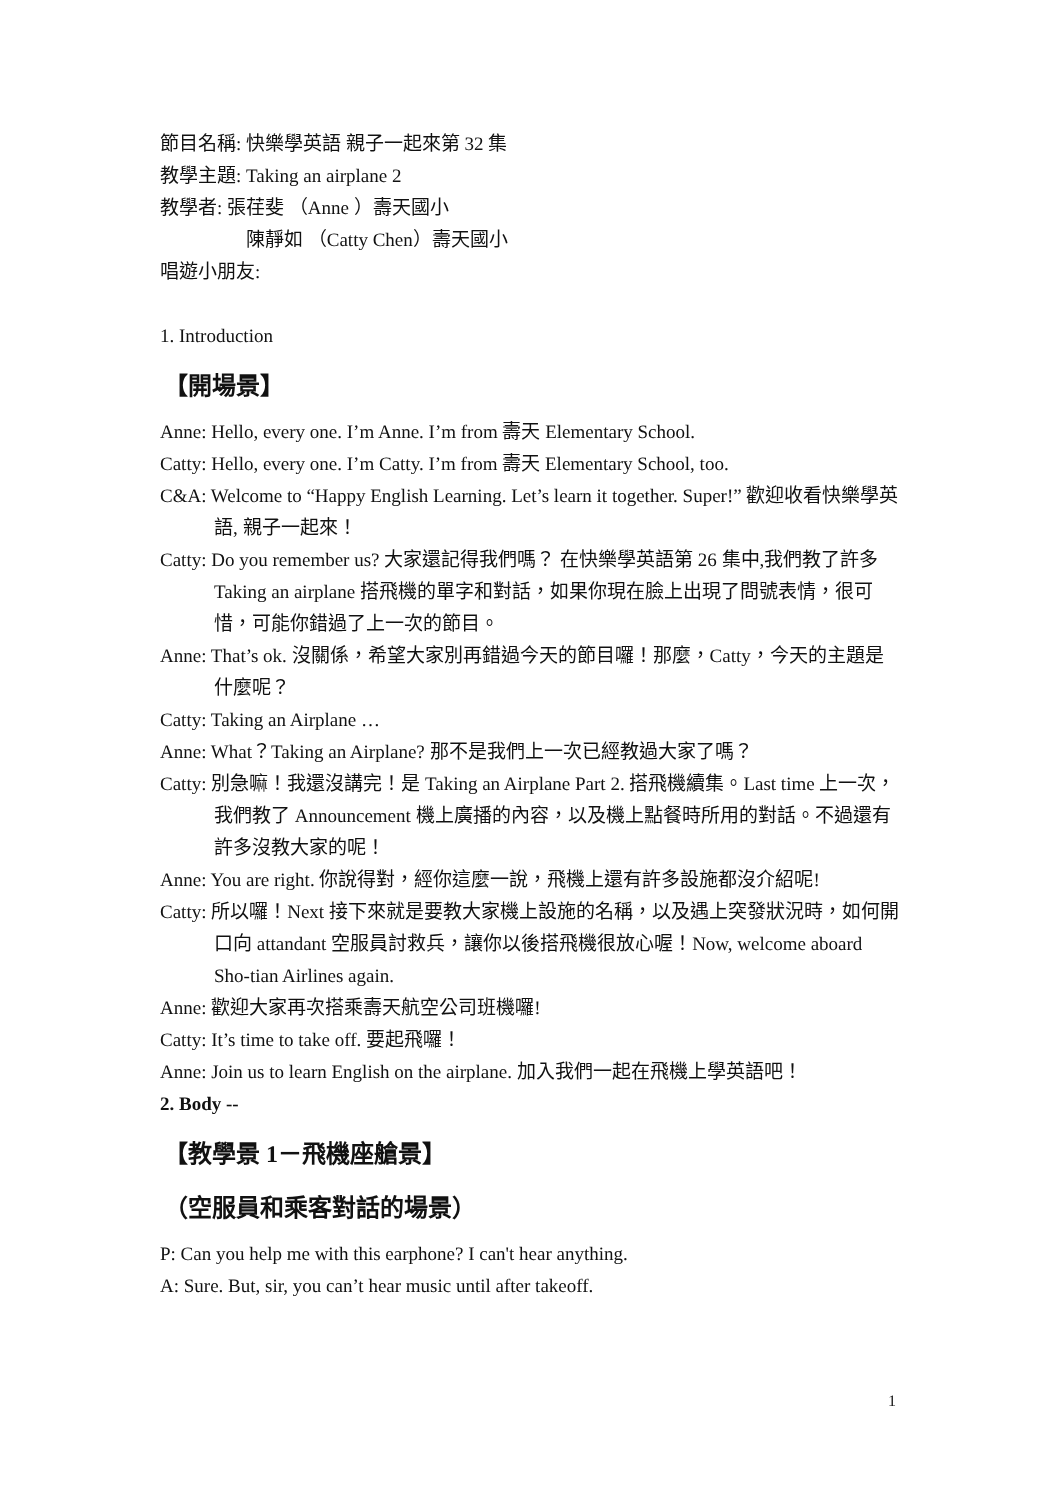節目名稱: 快樂學英語 親子一起來第 32 集
教學主題: Taking an airplane 2
教學者: 張荏斐 （Anne ）壽天國小
陳靜如 （Catty Chen）壽天國小
唱遊小朋友:
1. Introduction
【開場景】
Anne: Hello, every one. I’m Anne. I’m from 壽天 Elementary School.
Catty: Hello, every one. I’m Catty. I’m from 壽天 Elementary School, too.
C&A: Welcome to “Happy English Learning. Let’s learn it together. Super!” 歡迎收看快樂學英語, 親子一起來！
Catty: Do you remember us? 大家還記得我們嗎？ 在快樂學英語第 26 集中,我們教了許多 Taking an airplane 搭飛機的單字和對話，如果你現在臉上出現了問號表情，很可惜，可能你錯過了上一次的節目。
Anne: That’s ok. 沒關係，希望大家別再錯過今天的節目囉！那麼，Catty，今天的主題是什麼呢？
Catty: Taking an Airplane …
Anne: What？Taking an Airplane? 那不是我們上一次已經教過大家了嗎？
Catty: 別急嘛！我還沒講完！是 Taking an Airplane Part 2. 搭飛機續集。Last time 上一次，我們教了 Announcement 機上廣播的內容，以及機上點餐時所用的對話。不過還有許多沒教大家的呢！
Anne: You are right. 你說得對，經你這麼一說，飛機上還有許多設施都沒介紹呢!
Catty: 所以囉！Next 接下來就是要教大家機上設施的名稱，以及遇上突發狀況時，如何開口向 attandant 空服員討救兵，讓你以後搭飛機很放心喔！Now, welcome aboard Sho-tian Airlines again.
Anne: 歡迎大家再次搭乘壽天航空公司班機囉!
Catty: It’s time to take off. 要起飛囉！
Anne: Join us to learn English on the airplane. 加入我們一起在飛機上學英語吧！
2. Body --
【教學景 1－飛機座艙景】
（空服員和乘客對話的場景）
P: Can you help me with this earphone? I can't hear anything.
A: Sure. But, sir, you can’t hear music until after takeoff.
1